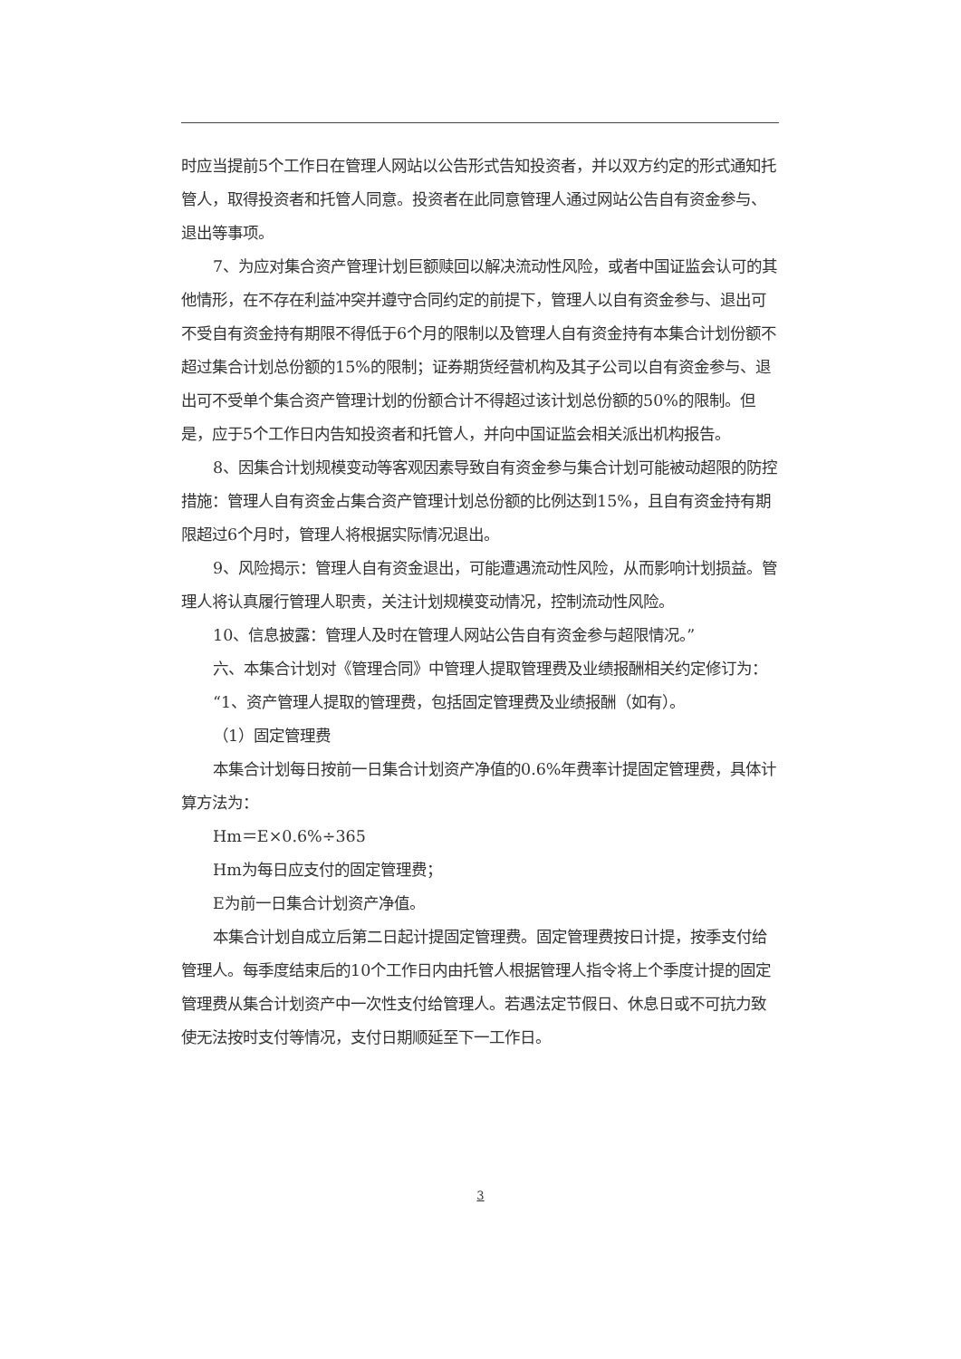时应当提前5个工作日在管理人网站以公告形式告知投资者，并以双方约定的形式通知托管人，取得投资者和托管人同意。投资者在此同意管理人通过网站公告自有资金参与、退出等事项。
7、为应对集合资产管理计划巨额赎回以解决流动性风险，或者中国证监会认可的其他情形，在不存在利益冲突并遵守合同约定的前提下，管理人以自有资金参与、退出可不受自有资金持有期限不得低于6个月的限制以及管理人自有资金持有本集合计划份额不超过集合计划总份额的15%的限制；证券期货经营机构及其子公司以自有资金参与、退出可不受单个集合资产管理计划的份额合计不得超过该计划总份额的50%的限制。但是，应于5个工作日内告知投资者和托管人，并向中国证监会相关派出机构报告。
8、因集合计划规模变动等客观因素导致自有资金参与集合计划可能被动超限的防控措施：管理人自有资金占集合资产管理计划总份额的比例达到15%，且自有资金持有期限超过6个月时，管理人将根据实际情况退出。
9、风险揭示：管理人自有资金退出，可能遭遇流动性风险，从而影响计划损益。管理人将认真履行管理人职责，关注计划规模变动情况，控制流动性风险。
10、信息披露：管理人及时在管理人网站公告自有资金参与超限情况。”
六、本集合计划对《管理合同》中管理人提取管理费及业绩报酬相关约定修订为：
“1、资产管理人提取的管理费，包括固定管理费及业绩报酬（如有）。
（1）固定管理费
本集合计划每日按前一日集合计划资产净值的0.6%年费率计提固定管理费，具体计算方法为：
Hm＝E×0.6%÷365
Hm为每日应支付的固定管理费；
E为前一日集合计划资产净值。
本集合计划自成立后第二日起计提固定管理费。固定管理费按日计提，按季支付给管理人。每季度结束后的10个工作日内由托管人根据管理人指令将上个季度计提的固定管理费从集合计划资产中一次性支付给管理人。若遇法定节假日、休息日或不可抗力致使无法按时支付等情况，支付日期顺延至下一工作日。
3